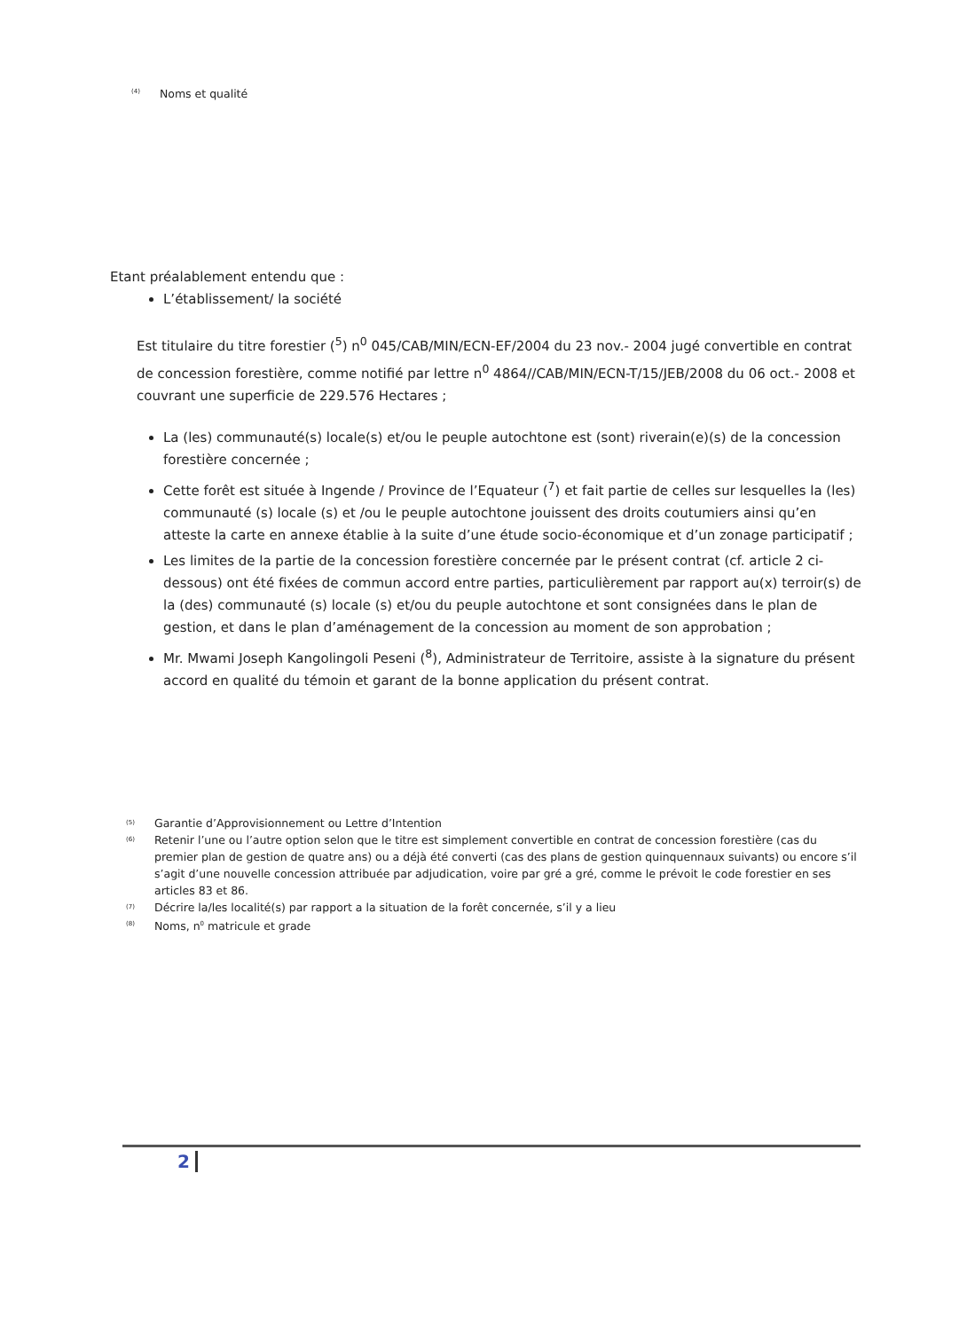<sup>(4)</sup> Noms et qualité
Etant préalablement entendu que :
L’établissement/ la société
Est titulaire du titre forestier (<sup>5</sup>) n<sup>0</sup> 045/CAB/MIN/ECN-EF/2004 du 23 nov.- 2004 jugé convertible en contrat de concession forestière, comme notifié par lettre n<sup>0</sup> 4864//CAB/MIN/ECN-T/15/JEB/2008 du 06 oct.- 2008 et couvrant une superficie de 229.576 Hectares ;
La (les) communauté(s) locale(s) et/ou le peuple autochtone est (sont) riverain(e)(s) de la concession forestière concernée ;
Cette forêt est située à Ingende / Province de l’Equateur (<sup>7</sup>) et fait partie de celles sur lesquelles la (les) communauté (s) locale (s) et /ou le peuple autochtone jouissent des droits coutumiers ainsi qu’en atteste la carte en annexe établie à la suite d’une étude socio-économique et d’un zonage participatif ;
Les limites de la partie de la concession forestière concernée par le présent contrat (cf. article 2 ci-dessous) ont été fixées de commun accord entre parties, particulièrement par rapport au(x) terroir(s) de la (des) communauté (s) locale (s) et/ou du peuple autochtone et sont consignées dans le plan de gestion, et dans le plan d’aménagement de la concession au moment de son approbation ;
Mr. Mwami Joseph Kangolingoli Peseni (<sup>8</sup>), Administrateur de Territoire, assiste à la signature du présent accord en qualité du témoin et garant de la bonne application du présent contrat.
<sup>(5)</sup> Garantie d’Approvisionnement ou Lettre d’Intention
<sup>(6)</sup> Retenir l’une ou l’autre option selon que le titre est simplement convertible en contrat de concession forestière (cas du premier plan de gestion de quatre ans) ou a déjà été converti (cas des plans de gestion quinquennaux suivants) ou encore s’il s’agit d’une nouvelle concession attribuée par adjudication, voire par gré a gré, comme le prévoit le code forestier en ses articles 83 et 86.
<sup>(7)</sup> Décrire la/les localité(s) par rapport a la situation de la forêt concernée, s’il y a lieu
<sup>(8)</sup> Noms, n<sup>0</sup> matricule et grade
2